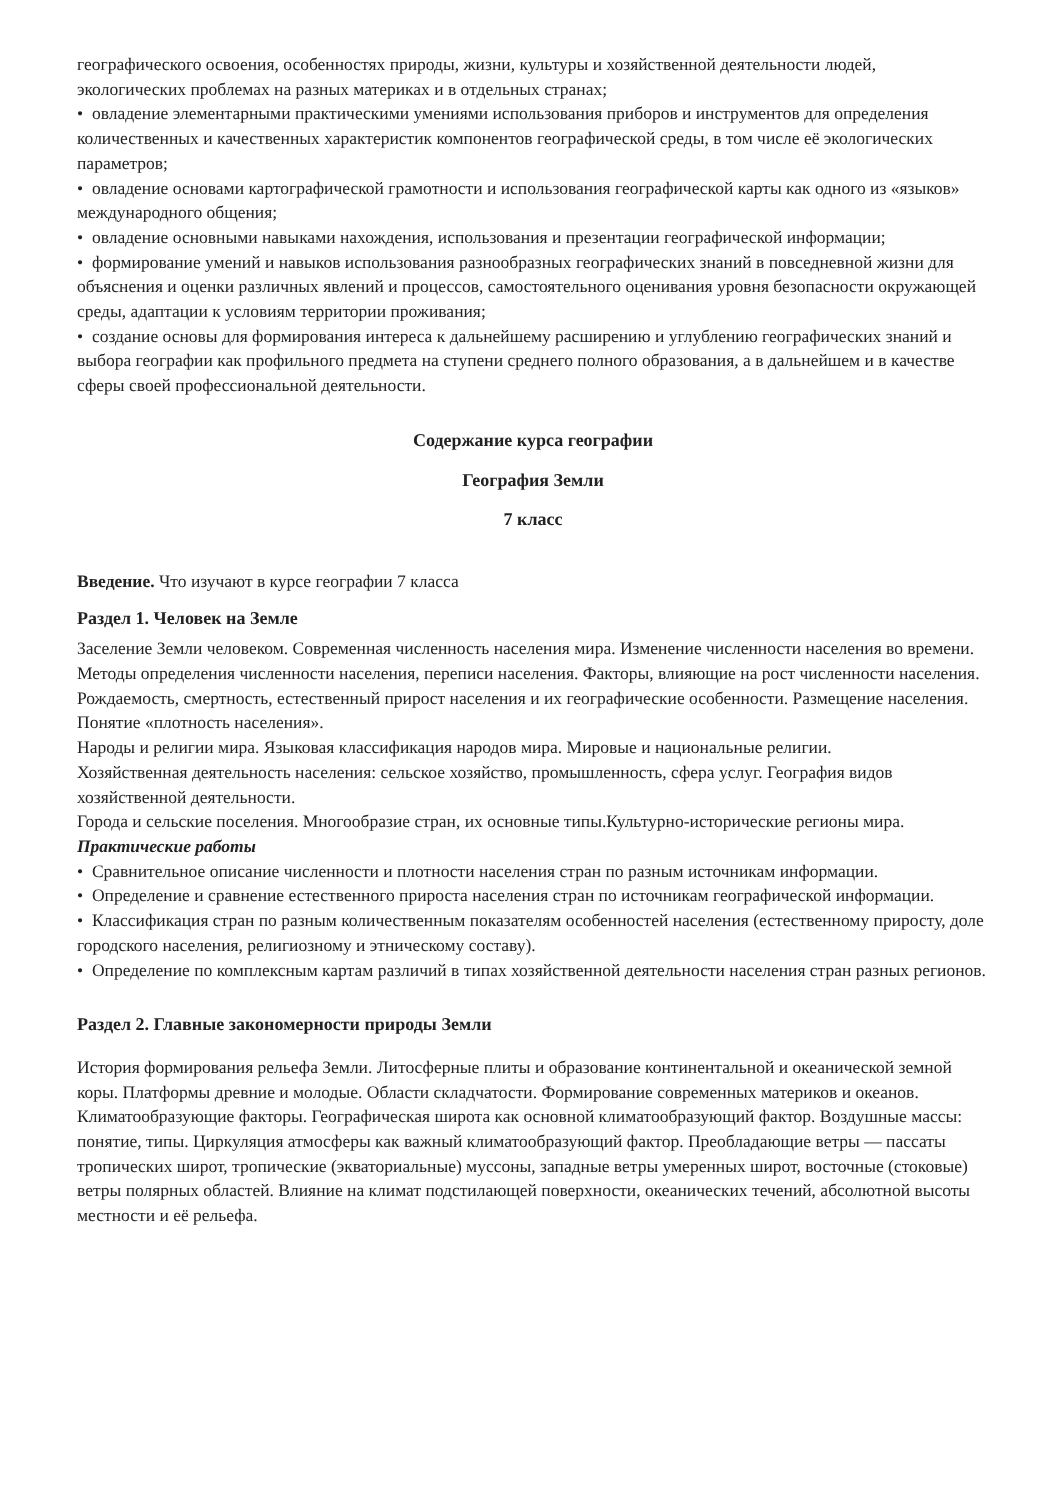географического освоения, особенностях природы, жизни, культуры и хозяйственной деятельности людей, экологических проблемах на разных материках и в отдельных странах;
• овладение элементарными практическими умениями использования приборов и инструментов для определения количественных и качественных характеристик компонентов географической среды, в том числе её экологических параметров;
• овладение основами картографической грамотности и использования географической карты как одного из «языков» международного общения;
• овладение основными навыками нахождения, использования и презентации географической информации;
• формирование умений и навыков использования разнообразных географических знаний в повседневной жизни для объяснения и оценки различных явлений и процессов, самостоятельного оценивания уровня безопасности окружающей среды, адаптации к условиям территории проживания;
• создание основы для формирования интереса к дальнейшему расширению и углублению географических знаний и выбора географии как профильного предмета на ступени среднего полного образования, а в дальнейшем и в качестве сферы своей профессиональной деятельности.
Содержание курса географии
География Земли
7 класс
Введение. Что изучают в курсе географии 7 класса
Раздел 1. Человек на Земле
Заселение Земли человеком. Современная численность населения мира. Изменение численности населения во времени. Методы определения численности населения, переписи населения. Факторы, влияющие на рост численности населения. Рождаемость, смертность, естественный прирост населения и их географические особенности. Размещение населения. Понятие «плотность населения».
Народы и религии мира. Языковая классификация народов мира. Мировые и национальные религии.
Хозяйственная деятельность населения: сельское хозяйство, промышленность, сфера услуг. География видов хозяйственной деятельности.
Города и сельские поселения. Многообразие стран, их основные типы.Культурно-исторические регионы мира.
Практические работы
• Сравнительное описание численности и плотности населения стран по разным источникам информации.
• Определение и сравнение естественного прироста населения стран по источникам географической информации.
• Классификация стран по разным количественным показателям особенностей населения (естественному приросту, доле городского населения, религиозному и этническому составу).
• Определение по комплексным картам различий в типах хозяйственной деятельности населения стран разных регионов.
Раздел 2. Главные закономерности природы Земли
История формирования рельефа Земли. Литосферные плиты и образование континентальной и океанической земной коры. Платформы древние и молодые. Области складчатости. Формирование современных материков и океанов.
Климатообразующие факторы. Географическая широта как основной климатообразующий фактор. Воздушные массы: понятие, типы. Циркуляция атмосферы как важный климатообразующий фактор. Преобладающие ветры — пассаты тропических широт, тропические (экваториальные) муссоны, западные ветры умеренных широт, восточные (стоковые) ветры полярных областей. Влияние на климат подстилающей поверхности, океанических течений, абсолютной высоты местности и её рельефа.